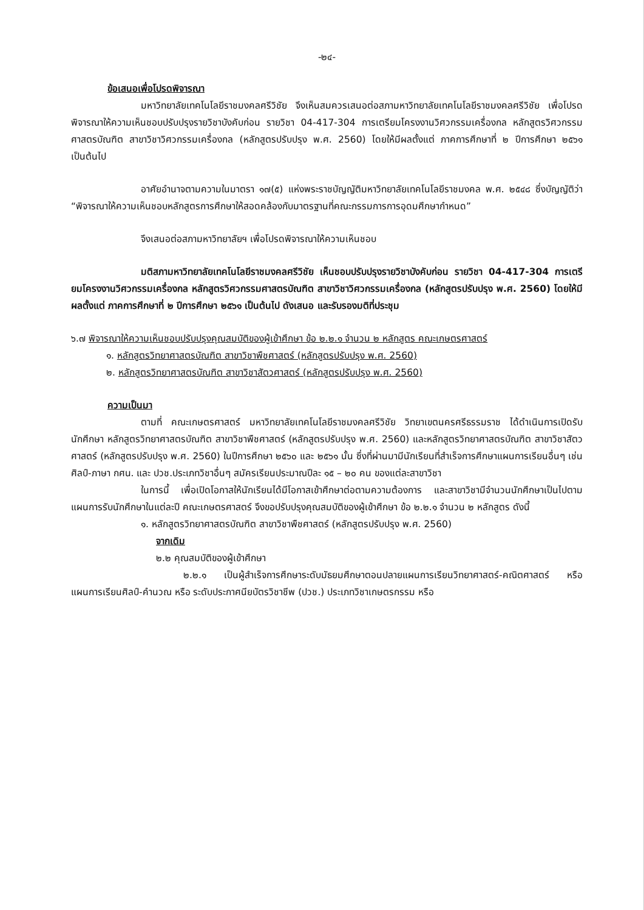-๒๔-
ข้อเสนอเพื่อโปรดพิจารณา
มหาวิทยาลัยเทคโนโลยีราชมงคลศรีวิชัย จึงเห็นสมควรเสนอต่อสภามหาวิทยาลัยเทคโนโลยีราชมงคลศรีวิชัย เพื่อโปรดพิจารณาให้ความเห็นชอบปรับปรุงรายวิชาบังคับก่อน รายวิชา 04-417-304 การเตรียมโครงงานวิศวกรรมเครื่องกล หลักสูตรวิศวกรรมศาสตรบัณฑิต สาขาวิชาวิศวกรรมเครื่องกล (หลักสูตรปรับปรุง พ.ศ. 2560) โดยให้มีผลตั้งแต่ ภาคการศึกษาที่ ๒ ปีการศึกษา ๒๕๖๑ เป็นต้นไป
อาศัยอำนาจตามความในมาตรา ๑๗(๕) แห่งพระราชบัญญัติมหาวิทยาลัยเทคโนโลยีราชมงคล พ.ศ. ๒๕๔๘ ซึ่งบัญญัติว่า “พิจารณาให้ความเห็นชอบหลักสูตรการศึกษาให้สอดคล้องกับมาตรฐานที่คณะกรรมการการอุดมศึกษากำหนด”
จึงเสนอต่อสภามหาวิทยาลัยฯ เพื่อโปรดพิจารณาให้ความเห็นชอบ
มติสภามหาวิทยาลัยเทคโนโลยีราชมงคลศรีวิชัย เห็นชอบปรับปรุงรายวิชาบังคับก่อน รายวิชา 04-417-304 การเตรียมโครงงานวิศวกรรมเครื่องกล หลักสูตรวิศวกรรมศาสตรบัณฑิต สาขาวิชาวิศวกรรมเครื่องกล (หลักสูตรปรับปรุง พ.ศ. 2560) โดยให้มีผลตั้งแต่ ภาคการศึกษาที่ ๒ ปีการศึกษา ๒๕๖๑ เป็นต้นไป ดังเสนอ และรับรองมติที่ประชุม
๖.๗ พิจารณาให้ความเห็นชอบปรับปรุงคุณสมบัติของผู้เข้าศึกษา ข้อ ๒.๒.๑ จำนวน ๒ หลักสูตร คณะเกษตรศาสตร์
๑. หลักสูตรวิทยาศาสตรบัณฑิต สาขาวิชาพืชศาสตร์ (หลักสูตรปรับปรุง พ.ศ. 2560)
๒. หลักสูตรวิทยาศาสตรบัณฑิต สาขาวิชาสัตวศาสตร์ (หลักสูตรปรับปรุง พ.ศ. 2560)
ความเป็นมา
ตามที่ คณะเกษตรศาสตร์ มหาวิทยาลัยเทคโนโลยีราชมงคลศรีวิชัย วิทยาเขตนครศรีธรรมราช ได้ดำเนินการเปิดรับนักศึกษา หลักสูตรวิทยาศาสตรบัณฑิต สาขาวิชาพืชศาสตร์ (หลักสูตรปรับปรุง พ.ศ. 2560) และหลักสูตรวิทยาศาสตรบัณฑิต สาขาวิชาสัตวศาสตร์ (หลักสูตรปรับปรุง พ.ศ. 2560) ในปีการศึกษา ๒๕๖๐ และ ๒๕๖๑ นั้น ซึ่งที่ผ่านมามีนักเรียนที่สำเร็จการศึกษาแผนการเรียนอื่นๆ เช่น ศิลป์-ภาษา กศน. และ ปวช.ประเภทวิชาอื่นๆ สมัครเรียนประมาณปีละ ๑๕ – ๒๐ คน ของแต่ละสาขาวิชา
ในการนี้ เพื่อเปิดโอกาสให้นักเรียนได้มีโอกาสเข้าศึกษาต่อตามความต้องการ และสาขาวิชามีจำนวนนักศึกษาเป็นไปตามแผนการรับนักศึกษาในแต่ละปี คณะเกษตรศาสตร์ จึงขอปรับปรุงคุณสมบัติของผู้เข้าศึกษา ข้อ ๒.๒.๑ จำนวน ๒ หลักสูตร ดังนี้
๑. หลักสูตรวิทยาศาสตรบัณฑิต สาขาวิชาพืชศาสตร์ (หลักสูตรปรับปรุง พ.ศ. 2560)
จากเดิม
๒.๒ คุณสมบัติของผู้เข้าศึกษา
๒.๒.๑ เป็นผู้สำเร็จการศึกษาระดับมัธยมศึกษาตอนปลายแผนการเรียนวิทยาศาสตร์-คณิตศาสตร์ หรือ แผนการเรียนศิลป์-คำนวณ หรือ ระดับประกาศนียบัตรวิชาชีพ (ปวช.) ประเภทวิชาเกษตรกรรม หรือ